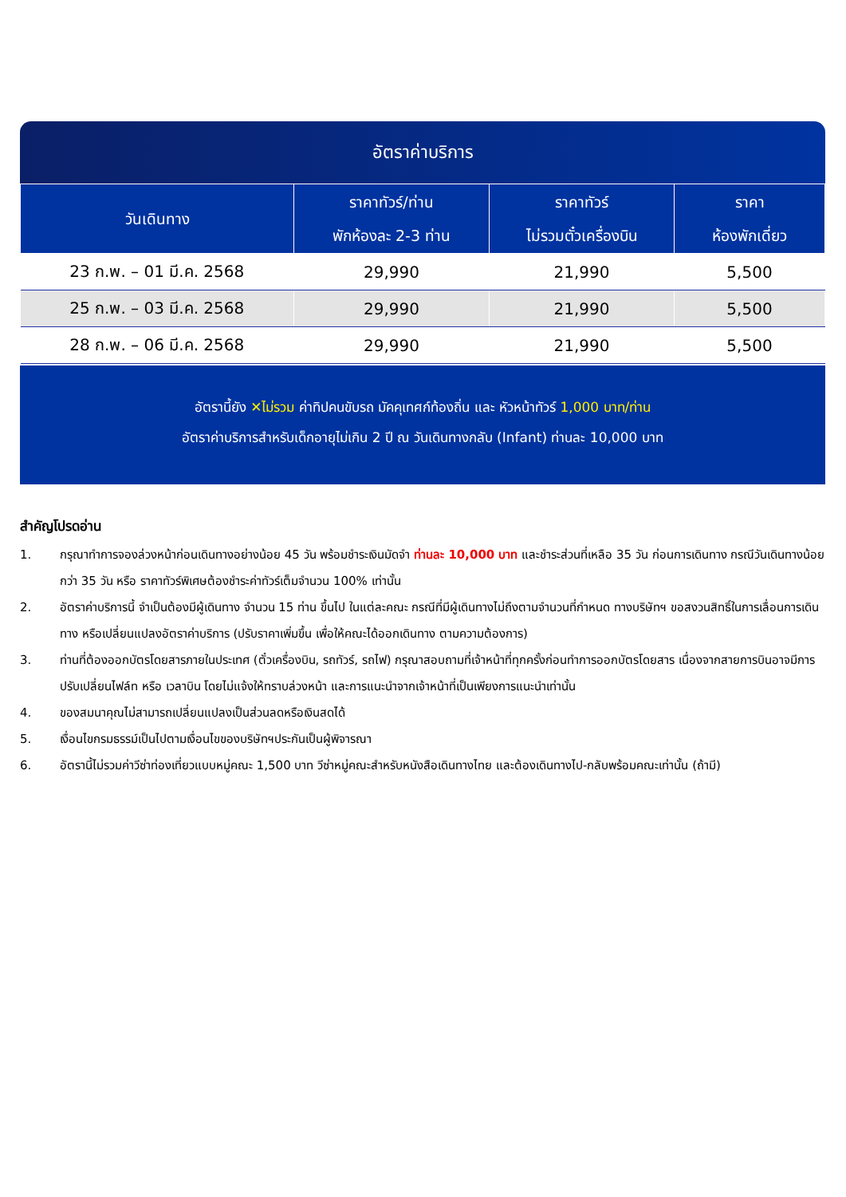อัตราค่าบริการ
| วันเดินทาง | ราคาทัวร์/ท่าน พักห้องละ 2-3 ท่าน | ราคาทัวร์ ไม่รวมตั๋วเครื่องบิน | ราคา ห้องพักเดี่ยว |
| --- | --- | --- | --- |
| 23 ก.พ. – 01 มี.ค. 2568 | 29,990 | 21,990 | 5,500 |
| 25 ก.พ. – 03 มี.ค. 2568 | 29,990 | 21,990 | 5,500 |
| 28 ก.พ. – 06 มี.ค. 2568 | 29,990 | 21,990 | 5,500 |
อัตรานี้ยัง ✕ไม่รวม ค่าทิปคนขับรถ มัคคุเทศก์ท้องถิ่น และ หัวหน้าทัวร์ 1,000 บาท/ท่าน
อัตราค่าบริการสำหรับเด็กอายุไม่เกิน 2 ปี ณ วันเดินทางกลับ (Infant) ท่านละ 10,000 บาท
สำคัญโปรดอ่าน
1. กรุณาทำการจองล่วงหน้าก่อนเดินทางอย่างน้อย 45 วัน พร้อมชำระเงินมัดจำ ท่านละ 10,000 บาท และชำระส่วนที่เหลือ 35 วัน ก่อนการเดินทาง กรณีวันเดินทางน้อยกว่า 35 วัน หรือ ราคาทัวร์พิเศษต้องชำระค่าทัวร์เต็มจำนวน 100% เท่านั้น
2. อัตราค่าบริการนี้ จำเป็นต้องมีผู้เดินทาง จำนวน 15 ท่าน ขึ้นไป ในแต่ละคณะ กรณีที่มีผู้เดินทางไม่ถึงตามจำนวนที่กำหนด ทางบริษัทฯ ขอสงวนสิทธิ์ในการเลื่อนการเดินทาง หรือเปลี่ยนแปลงอัตราค่าบริการ (ปรับราคาเพิ่มขึ้น เพื่อให้คณะได้ออกเดินทาง ตามความต้องการ)
3. ท่านที่ต้องออกบัตรโดยสารภายในประเทศ (ตั๋วเครื่องบิน, รถทัวร์, รถไฟ) กรุณาสอบถามที่เจ้าหน้าที่ทุกครั้งก่อนทำการออกบัตรโดยสาร เนื่องจากสายการบินอาจมีการปรับเปลี่ยนไฟล์ท หรือ เวลาบิน โดยไม่แจ้งให้ทราบล่วงหน้า และการแนะนำจากเจ้าหน้าที่เป็นเพียงการแนะนำเท่านั้น
4. ของสมนาคุณไม่สามารถเปลี่ยนแปลงเป็นส่วนลดหรือเงินสดได้
5. เงื่อนไขกรมธรรม์เป็นไปตามเงื่อนไขของบริษัทฯประกันเป็นผู้พิจารณา
6. อัตรานี้ไม่รวมค่าวีซ่าท่องเที่ยวแบบหมู่คณะ 1,500 บาท วีซ่าหมู่คณะสำหรับหนังสือเดินทางไทย และต้องเดินทางไป-กลับพร้อมคณะเท่านั้น (ถ้ามี)